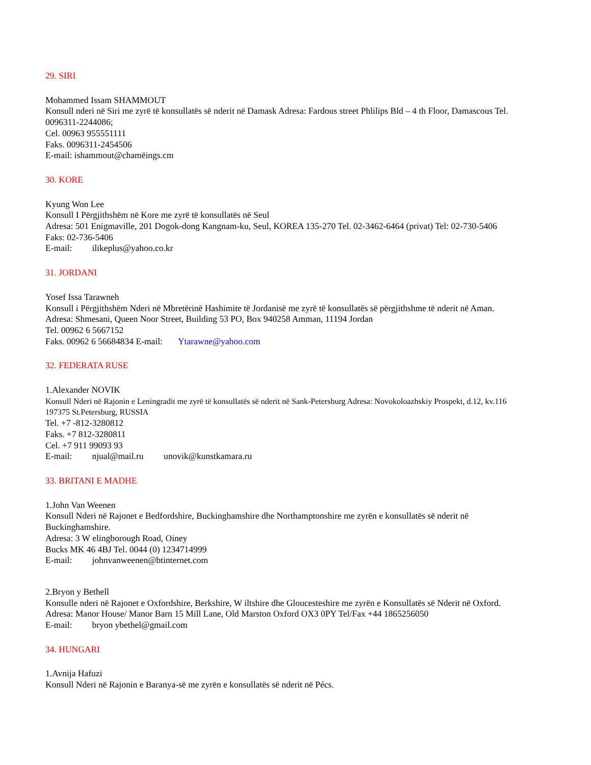29. SIRI
Mohammed Issam SHAMMOUT
Konsull nderi në Siri me zyrë të konsullatës së nderit në Damask Adresa: Fardous street Phlilips Bld – 4 th Floor, Damascous Tel. 0096311-2244086;
Cel. 00963 955551111
Faks. 0096311-2454506
E-mail: ishammout@chamëings.cm
30. KORE
Kyung Won Lee
Konsull I Përgjithshëm në Kore me zyrë të konsullatës në Seul
Adresa: 501 Enigmaville, 201 Dogok-dong Kangnam-ku, Seul, KOREA 135-270 Tel. 02-3462-6464 (privat) Tel: 02-730-5406
Faks: 02-736-5406
E-mail: ilikeplus@yahoo.co.kr
31. JORDANI
Yosef Issa Tarawneh
Konsull i Përgjithshëm Nderi në Mbretërinë Hashimite të Jordanisë me zyrë të konsullatës së përgjithshme të nderit në Aman.
Adresa: Shmesani, Queen Noor Street, Building 53 PO, Box 940258 Amman, 11194 Jordan
Tel. 00962 6 5667152
Faks. 00962 6 56684834 E-mail: Ytarawne@yahoo.com
32. FEDERATA RUSE
1.Alexander NOVIK
Konsull Nderi në Rajonin e Leningradit me zyrë të konsullatës së nderit në Sank-Petersburg Adresa: Novokoloazhskiy Prospekt, d.12, kv.116 197375 St.Petersburg, RUSSIA
Tel. +7 -812-3280812
Faks. +7 812-3280811
Cel. +7 911 99093 93
E-mail: njual@mail.ru unovik@kunstkamara.ru
33. BRITANI E MADHE
1.John Van Weenen
Konsull Nderi në Rajonet e Bedfordshire, Buckinghamshire dhe Northamptonshire me zyrën e konsullatës së nderit në Buckinghamshire.
Adresa: 3 W elingborough Road, Oiney
Bucks MK 46 4BJ Tel. 0044 (0) 1234714999
E-mail: johnvanweenen@btinternet.com
2.Bryon y Bethell
Konsulle nderi në Rajonet e Oxfordshire, Berkshire, W iltshire dhe Gloucesteshire me zyrën e Konsullatës së Nderit në Oxford.
Adresa: Manor House/ Manor Barn 15 Mill Lane, Old Marston Oxford OX3 0PY Tel/Fax +44 1865256050
E-mail: bryon ybethel@gmail.com
34. HUNGARI
1.Avnija Hafuzi
Konsull Nderi në Rajonin e Baranya-së me zyrën e konsullatës së nderit në Pécs.